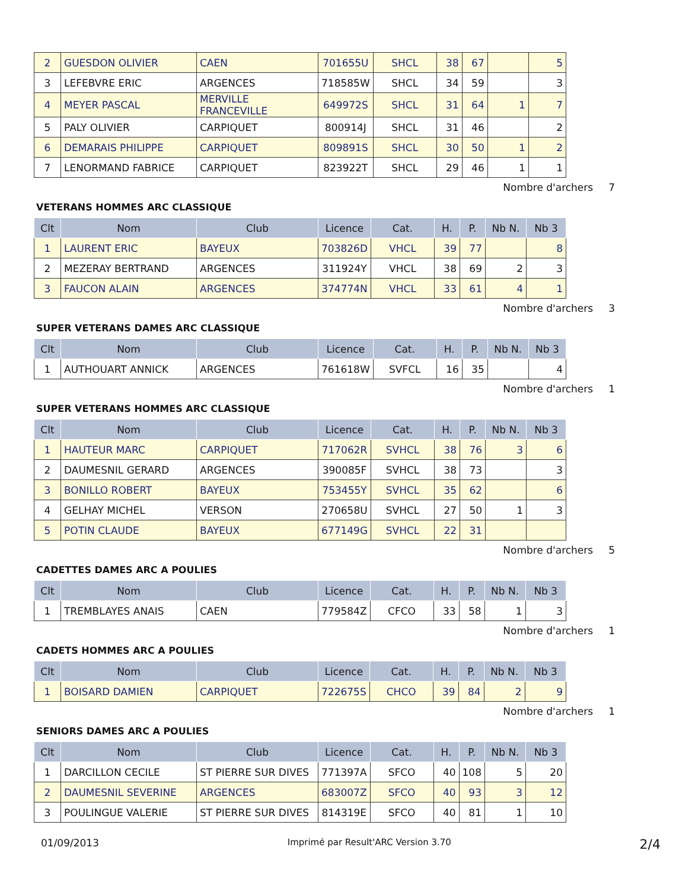| 2 | GUESDON OLIVIER | CAEN | 701655U | SHCL | 38 | 67 | | 5 |
| 3 | LEFEBVRE ERIC | ARGENCES | 718585W | SHCL | 34 | 59 | | 3 |
| 4 | MEYER PASCAL | MERVILLE FRANCEVILLE | 649972S | SHCL | 31 | 64 | 1 | 7 |
| 5 | PALY OLIVIER | CARPIQUET | 800914J | SHCL | 31 | 46 | | 2 |
| 6 | DEMARAIS PHILIPPE | CARPIQUET | 809891S | SHCL | 30 | 50 | 1 | 2 |
| 7 | LENORMAND FABRICE | CARPIQUET | 823922T | SHCL | 29 | 46 | 1 | 1 |
Nombre d'archers 7
VETERANS HOMMES ARC CLASSIQUE
| Clt | Nom | Club | Licence | Cat. | H. | P. | Nb N. | Nb 3 |
| --- | --- | --- | --- | --- | --- | --- | --- | --- |
| 1 | LAURENT ERIC | BAYEUX | 703826D | VHCL | 39 | 77 | | 8 |
| 2 | MEZERAY BERTRAND | ARGENCES | 311924Y | VHCL | 38 | 69 | 2 | 3 |
| 3 | FAUCON ALAIN | ARGENCES | 374774N | VHCL | 33 | 61 | 4 | 1 |
Nombre d'archers 3
SUPER VETERANS DAMES ARC CLASSIQUE
| Clt | Nom | Club | Licence | Cat. | H. | P. | Nb N. | Nb 3 |
| --- | --- | --- | --- | --- | --- | --- | --- | --- |
| 1 | AUTHOUART ANNICK | ARGENCES | 761618W | SVFCL | 16 | 35 | | 4 |
Nombre d'archers 1
SUPER VETERANS HOMMES ARC CLASSIQUE
| Clt | Nom | Club | Licence | Cat. | H. | P. | Nb N. | Nb 3 |
| --- | --- | --- | --- | --- | --- | --- | --- | --- |
| 1 | HAUTEUR MARC | CARPIQUET | 717062R | SVHCL | 38 | 76 | 3 | 6 |
| 2 | DAUMESNIL GERARD | ARGENCES | 390085F | SVHCL | 38 | 73 | | 3 |
| 3 | BONILLO ROBERT | BAYEUX | 753455Y | SVHCL | 35 | 62 | | 6 |
| 4 | GELHAY MICHEL | VERSON | 270658U | SVHCL | 27 | 50 | 1 | 3 |
| 5 | POTIN CLAUDE | BAYEUX | 677149G | SVHCL | 22 | 31 | | |
Nombre d'archers 5
CADETTES DAMES ARC A POULIES
| Clt | Nom | Club | Licence | Cat. | H. | P. | Nb N. | Nb 3 |
| --- | --- | --- | --- | --- | --- | --- | --- | --- |
| 1 | TREMBLAYES ANAIS | CAEN | 779584Z | CFCO | 33 | 58 | 1 | 3 |
Nombre d'archers 1
CADETS HOMMES ARC A POULIES
| Clt | Nom | Club | Licence | Cat. | H. | P. | Nb N. | Nb 3 |
| --- | --- | --- | --- | --- | --- | --- | --- | --- |
| 1 | BOISARD DAMIEN | CARPIQUET | 722675S | CHCO | 39 | 84 | 2 | 9 |
Nombre d'archers 1
SENIORS DAMES ARC A POULIES
| Clt | Nom | Club | Licence | Cat. | H. | P. | Nb N. | Nb 3 |
| --- | --- | --- | --- | --- | --- | --- | --- | --- |
| 1 | DARCILLON CECILE | ST PIERRE SUR DIVES | 771397A | SFCO | 40 | 108 | 5 | 20 |
| 2 | DAUMESNIL SEVERINE | ARGENCES | 683007Z | SFCO | 40 | 93 | 3 | 12 |
| 3 | POULINGUE VALERIE | ST PIERRE SUR DIVES | 814319E | SFCO | 40 | 81 | 1 | 10 |
01/09/2013 Imprimé par Result'ARC Version 3.70 2/4